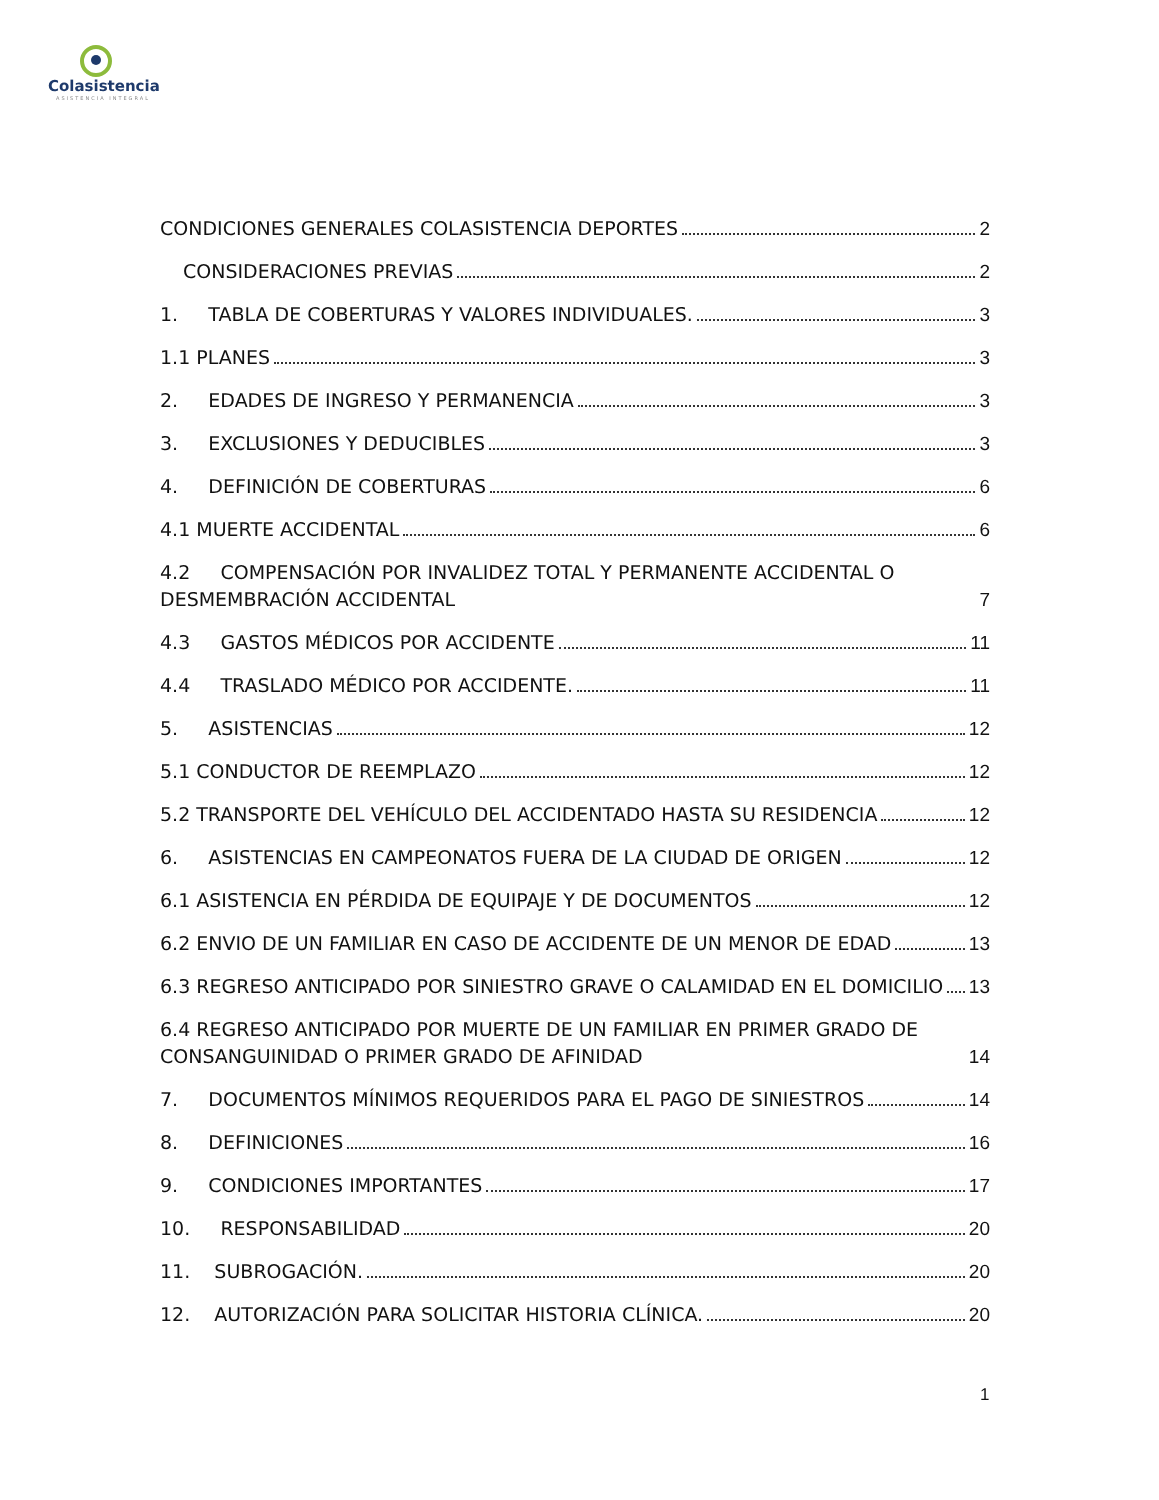Colasistencia
ASISTENCIA INTEGRAL
CONDICIONES GENERALES COLASISTENCIA DEPORTES 2
CONSIDERACIONES PREVIAS 2
1. TABLA DE COBERTURAS Y VALORES INDIVIDUALES. 3
1.1 PLANES 3
2. EDADES DE INGRESO Y PERMANENCIA 3
3. EXCLUSIONES Y DEDUCIBLES 3
4. DEFINICIÓN DE COBERTURAS 6
4.1 MUERTE ACCIDENTAL 6
4.2 COMPENSACIÓN POR INVALIDEZ TOTAL Y PERMANENTE ACCIDENTAL O DESMEMBRACIÓN ACCIDENTAL 7
4.3 GASTOS MÉDICOS POR ACCIDENTE 11
4.4 TRASLADO MÉDICO POR ACCIDENTE. 11
5. ASISTENCIAS 12
5.1 CONDUCTOR DE REEMPLAZO 12
5.2 TRANSPORTE DEL VEHÍCULO DEL ACCIDENTADO HASTA SU RESIDENCIA 12
6. ASISTENCIAS EN CAMPEONATOS FUERA DE LA CIUDAD DE ORIGEN 12
6.1 ASISTENCIA EN PÉRDIDA DE EQUIPAJE Y DE DOCUMENTOS 12
6.2 ENVIO DE UN FAMILIAR EN CASO DE ACCIDENTE DE UN MENOR DE EDAD 13
6.3 REGRESO ANTICIPADO POR SINIESTRO GRAVE O CALAMIDAD EN EL DOMICILIO 13
6.4 REGRESO ANTICIPADO POR MUERTE DE UN FAMILIAR EN PRIMER GRADO DE CONSANGUINIDAD O PRIMER GRADO DE AFINIDAD 14
7. DOCUMENTOS MÍNIMOS REQUERIDOS PARA EL PAGO DE SINIESTROS 14
8. DEFINICIONES 16
9. CONDICIONES IMPORTANTES 17
10. RESPONSABILIDAD 20
11. SUBROGACIÓN. 20
12. AUTORIZACIÓN PARA SOLICITAR HISTORIA CLÍNICA. 20
1